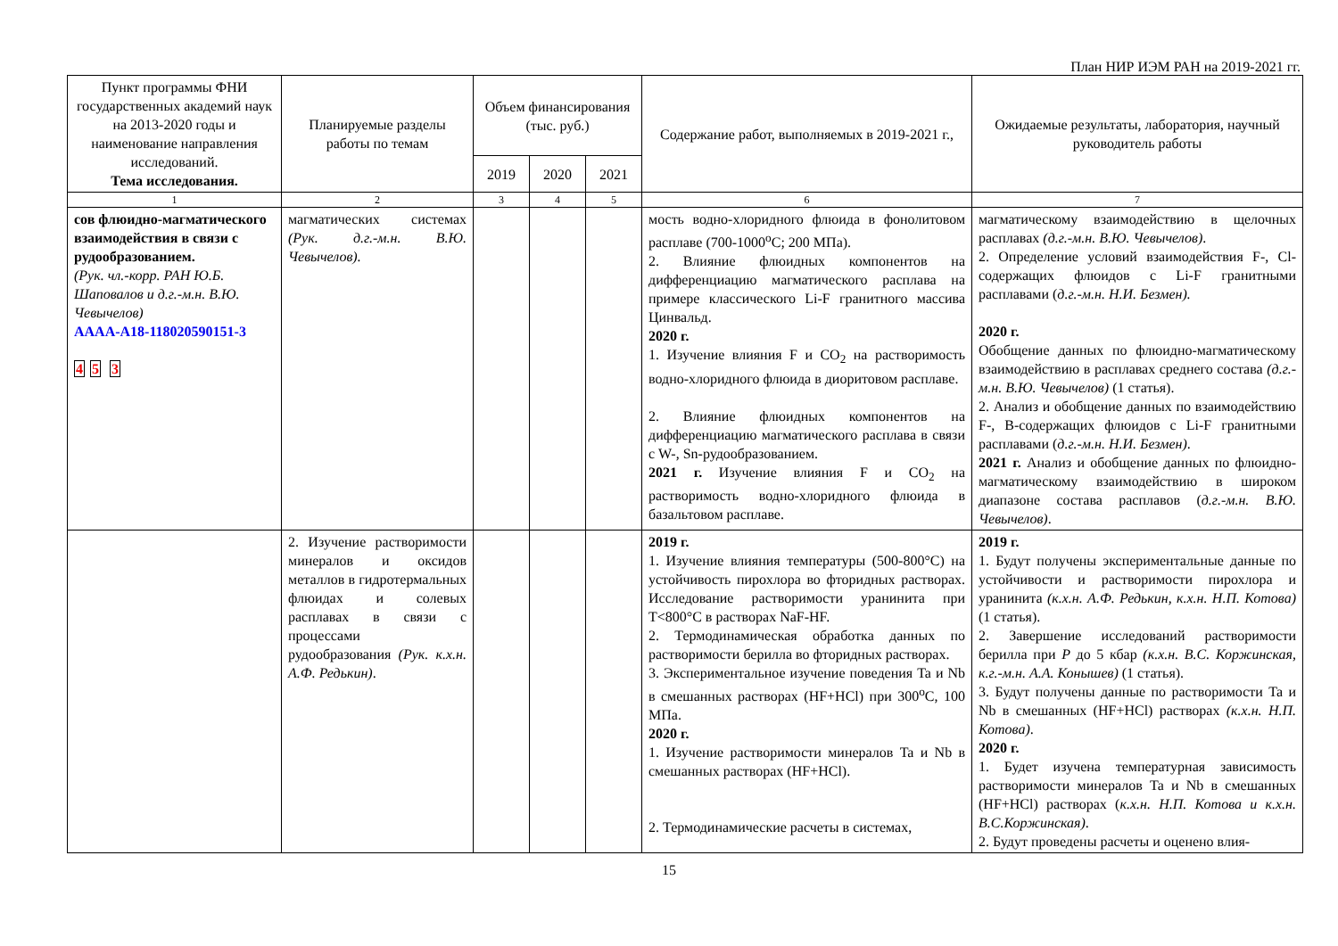План НИР ИЭМ РАН на 2019-2021 гг.
| Пункт программы ФНИ государственных академий наук на 2013-2020 годы и наименование направления исследований. Тема исследования. | Планируемые разделы работы по темам | Объем финансирования (тыс. руб.) | | | Содержание работ, выполняемых в 2019-2021 г., | Ожидаемые результаты, лаборатория, научный руководитель работы |
| --- | --- | --- | --- | --- | --- | --- |
| | | 2019 | 2020 | 2021 | | |
| 1 | 2 | 3 | 4 | 5 | 6 | 7 |
| сов флюидно-магматического взаимодействия в связи с рудообразованием. (Рук. чл.-корр. РАН Ю.Б. Шаповалов и д.г.-м.н. В.Ю. Чевычелов) АААА-А18-118020590151-3 4 5 3 | магматических системах (Рук. д.г.-м.н. В.Ю. Чевычелов). | | | | мость водно-хлоридного флюида в фонолитовом расплаве (700-1000<sup>o</sup>C; 200 МПа). 2. Влияние флюидных компонентов на дифференциацию магматического расплава на примере классического Li-F гранитного массива Цинвальд. 2020 г. 1. Изучение влияния F и CO<sub>2</sub> на растворимость водно-хлоридного флюида в диоритовом расплаве. 2. Влияние флюидных компонентов на дифференциацию магматического расплава в связи с W-, Sn-рудообразованием. 2021 г. Изучение влияния F и CO<sub>2</sub> на растворимость водно-хлоридного флюида в базальтовом расплаве. | магматическому взаимодействию в щелочных расплавах (д.г.-м.н. В.Ю. Чевычелов) . 2. Определение условий взаимодействия F-, Cl-содержащих флюидов с Li-F гранитными расплавами ( д.г.-м.н. Н.И. Безмен). 2020 г. Обобщение данных по флюидно-магматическому взаимодействию в расплавах среднего состава (д.г.-м.н. В.Ю. Чевычелов) (1 статья). 2. Анализ и обобщение данных по взаимодействию F-, B-содержащих флюидов с Li-F гранитными расплавами ( д.г.-м.н. Н.И. Безмен) . 2021 г. Анализ и обобщение данных по флюидно-магматическому взаимодействию в широком диапазоне состава расплавов ( д.г.-м.н. В.Ю. Чевычелов) . |
| | 2. Изучение растворимости минералов и оксидов металлов в гидротермальных флюидах и солевых расплавах в связи с процессами рудообразования (Рук. к.х.н. А.Ф. Редькин) . | | | | 2019 г. 1. Изучение влияния температуры (500-800°C) на устойчивость пирохлора во фторидных растворах. Исследование растворимости уранинита при T<800°C в растворах NaF-HF. 2. Термодинамическая обработка данных по растворимости берилла во фторидных растворах. 3. Экспериментальное изучение поведения Ta и Nb в смешанных растворах (HF+HCl) при 300<sup>o</sup>C, 100 МПа. 2020 г. 1. Изучение растворимости минералов Ta и Nb в смешанных растворах (HF+HCl). 2. Термодинамические расчеты в системах, | 2019 г. 1. Будут получены экспериментальные данные по устойчивости и растворимости пирохлора и уранинита (к.х.н. А.Ф. Редькин, к.х.н. Н.П. Котова) (1 статья). 2. Завершение исследований растворимости берилла при P до 5 кбар (к.х.н. В.С. Коржинская, к.г.-м.н. А.А. Конышев) (1 статья). 3. Будут получены данные по растворимости Ta и Nb в смешанных (HF+HCl) растворах (к.х.н. Н.П. Котова) . 2020 г. 1. Будет изучена температурная зависимость растворимости минералов Ta и Nb в смешанных (HF+HCl) растворах ( к.х.н. Н.П. Котова и к.х.н. В.С.Коржинская) . 2. Будут проведены расчеты и оценено влия- |
15